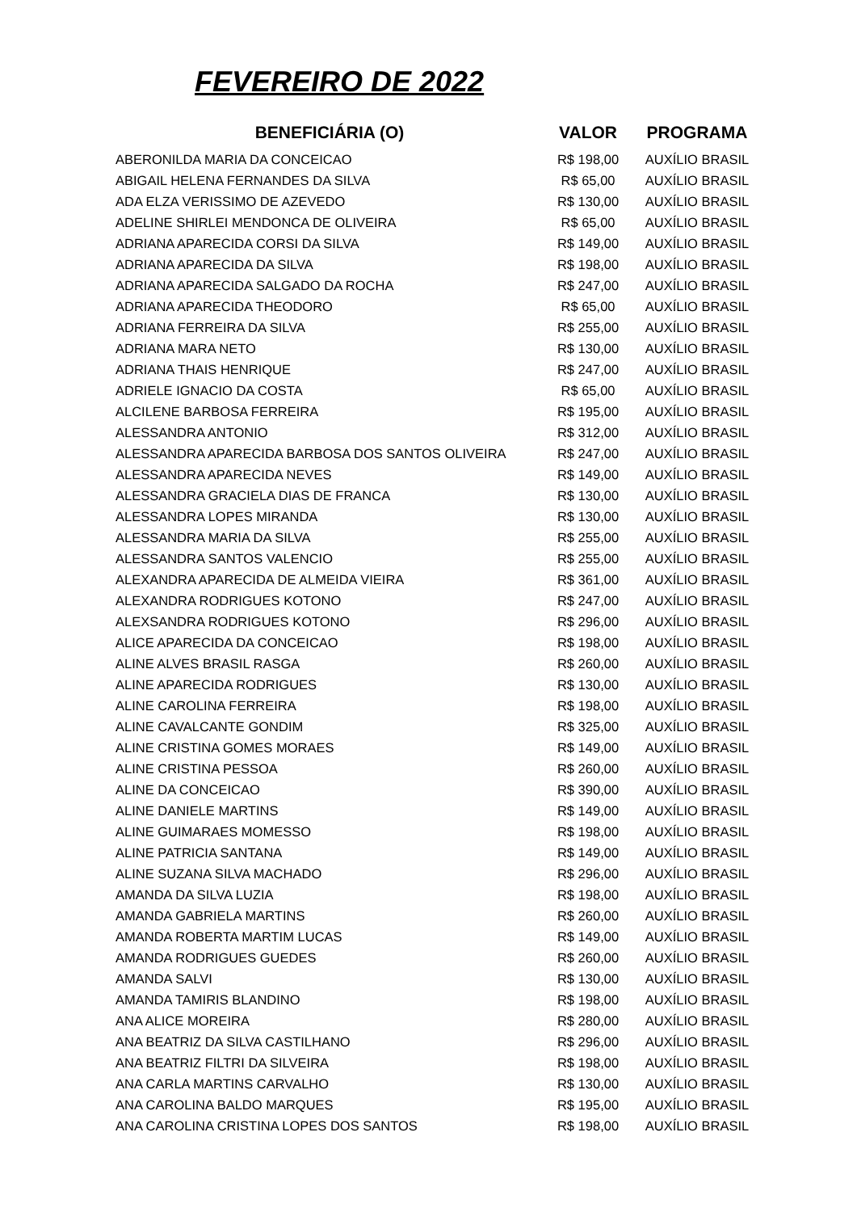FEVEREIRO DE 2022
| BENEFICIÁRIA (O) | VALOR | PROGRAMA |
| --- | --- | --- |
| ABERONILDA MARIA DA CONCEICAO | R$ 198,00 | AUXÍLIO BRASIL |
| ABIGAIL HELENA FERNANDES DA SILVA | R$ 65,00 | AUXÍLIO BRASIL |
| ADA ELZA VERISSIMO DE AZEVEDO | R$ 130,00 | AUXÍLIO BRASIL |
| ADELINE SHIRLEI MENDONCA DE OLIVEIRA | R$ 65,00 | AUXÍLIO BRASIL |
| ADRIANA APARECIDA CORSI DA SILVA | R$ 149,00 | AUXÍLIO BRASIL |
| ADRIANA APARECIDA DA SILVA | R$ 198,00 | AUXÍLIO BRASIL |
| ADRIANA APARECIDA SALGADO DA ROCHA | R$ 247,00 | AUXÍLIO BRASIL |
| ADRIANA APARECIDA THEODORO | R$ 65,00 | AUXÍLIO BRASIL |
| ADRIANA FERREIRA DA SILVA | R$ 255,00 | AUXÍLIO BRASIL |
| ADRIANA MARA NETO | R$ 130,00 | AUXÍLIO BRASIL |
| ADRIANA THAIS HENRIQUE | R$ 247,00 | AUXÍLIO BRASIL |
| ADRIELE IGNACIO DA COSTA | R$ 65,00 | AUXÍLIO BRASIL |
| ALCILENE BARBOSA FERREIRA | R$ 195,00 | AUXÍLIO BRASIL |
| ALESSANDRA ANTONIO | R$ 312,00 | AUXÍLIO BRASIL |
| ALESSANDRA APARECIDA BARBOSA DOS SANTOS OLIVEIRA | R$ 247,00 | AUXÍLIO BRASIL |
| ALESSANDRA APARECIDA NEVES | R$ 149,00 | AUXÍLIO BRASIL |
| ALESSANDRA GRACIELA DIAS DE FRANCA | R$ 130,00 | AUXÍLIO BRASIL |
| ALESSANDRA LOPES MIRANDA | R$ 130,00 | AUXÍLIO BRASIL |
| ALESSANDRA MARIA DA SILVA | R$ 255,00 | AUXÍLIO BRASIL |
| ALESSANDRA SANTOS VALENCIO | R$ 255,00 | AUXÍLIO BRASIL |
| ALEXANDRA APARECIDA DE ALMEIDA VIEIRA | R$ 361,00 | AUXÍLIO BRASIL |
| ALEXANDRA RODRIGUES KOTONO | R$ 247,00 | AUXÍLIO BRASIL |
| ALEXSANDRA RODRIGUES KOTONO | R$ 296,00 | AUXÍLIO BRASIL |
| ALICE APARECIDA DA CONCEICAO | R$ 198,00 | AUXÍLIO BRASIL |
| ALINE ALVES BRASIL RASGA | R$ 260,00 | AUXÍLIO BRASIL |
| ALINE APARECIDA RODRIGUES | R$ 130,00 | AUXÍLIO BRASIL |
| ALINE CAROLINA FERREIRA | R$ 198,00 | AUXÍLIO BRASIL |
| ALINE CAVALCANTE GONDIM | R$ 325,00 | AUXÍLIO BRASIL |
| ALINE CRISTINA GOMES MORAES | R$ 149,00 | AUXÍLIO BRASIL |
| ALINE CRISTINA PESSOA | R$ 260,00 | AUXÍLIO BRASIL |
| ALINE DA CONCEICAO | R$ 390,00 | AUXÍLIO BRASIL |
| ALINE DANIELE MARTINS | R$ 149,00 | AUXÍLIO BRASIL |
| ALINE GUIMARAES MOMESSO | R$ 198,00 | AUXÍLIO BRASIL |
| ALINE PATRICIA SANTANA | R$ 149,00 | AUXÍLIO BRASIL |
| ALINE SUZANA SILVA MACHADO | R$ 296,00 | AUXÍLIO BRASIL |
| AMANDA DA SILVA LUZIA | R$ 198,00 | AUXÍLIO BRASIL |
| AMANDA GABRIELA MARTINS | R$ 260,00 | AUXÍLIO BRASIL |
| AMANDA ROBERTA MARTIM LUCAS | R$ 149,00 | AUXÍLIO BRASIL |
| AMANDA RODRIGUES GUEDES | R$ 260,00 | AUXÍLIO BRASIL |
| AMANDA SALVI | R$ 130,00 | AUXÍLIO BRASIL |
| AMANDA TAMIRIS BLANDINO | R$ 198,00 | AUXÍLIO BRASIL |
| ANA ALICE MOREIRA | R$ 280,00 | AUXÍLIO BRASIL |
| ANA BEATRIZ DA SILVA CASTILHANO | R$ 296,00 | AUXÍLIO BRASIL |
| ANA BEATRIZ FILTRI DA SILVEIRA | R$ 198,00 | AUXÍLIO BRASIL |
| ANA CARLA MARTINS CARVALHO | R$ 130,00 | AUXÍLIO BRASIL |
| ANA CAROLINA BALDO MARQUES | R$ 195,00 | AUXÍLIO BRASIL |
| ANA CAROLINA CRISTINA LOPES DOS SANTOS | R$ 198,00 | AUXÍLIO BRASIL |